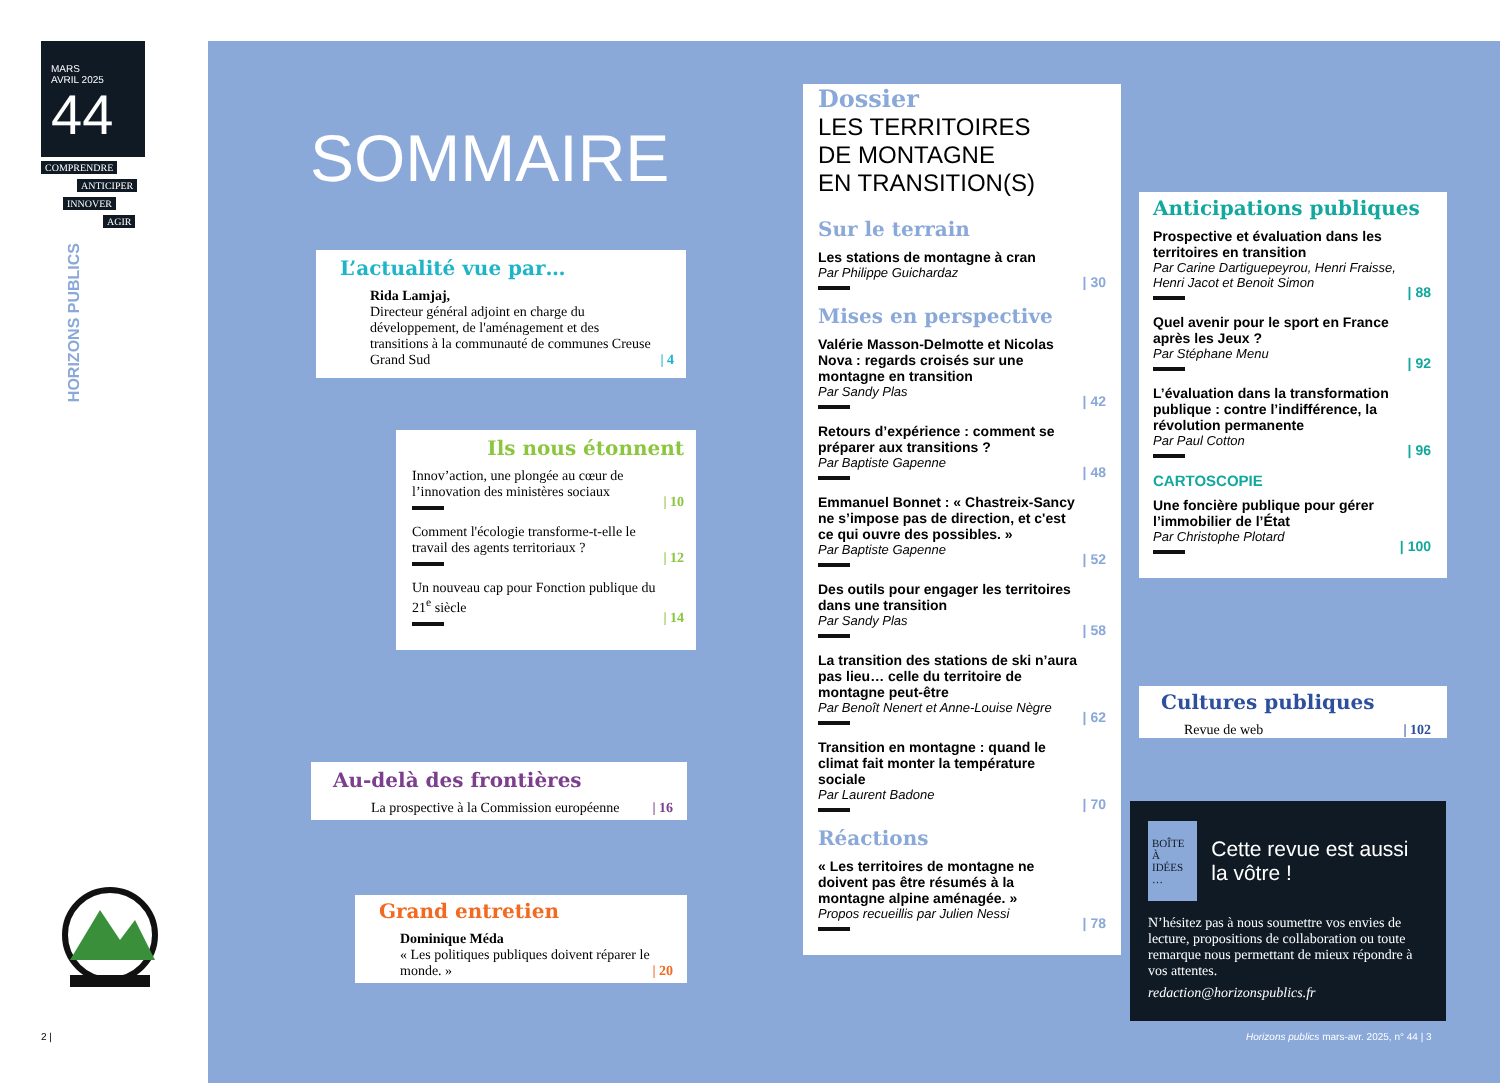MARS
AVRIL 2025
44
COMPRENDRE
ANTICIPER
INNOVER
AGIR
HORIZONS PUBLICS
SOMMAIRE
L’actualité vue par…
Rida Lamjaj,
Directeur général adjoint en charge du développement, de l'aménagement et des transitions à la communauté de communes Creuse Grand Sud
| 4
Ils nous étonnent
Innov’action, une plongée au cœur de l’innovation des ministères sociaux
| 10
Comment l'écologie transforme-t-elle le travail des agents territoriaux ?
| 12
Un nouveau cap pour Fonction publique du 21<sup>e</sup> siècle
| 14
Au-delà des frontières
La prospective à la Commission européenne
| 16
Grand entretien
Dominique Méda
« Les politiques publiques doivent réparer le monde. »
| 20
Dossier
LES TERRITOIRES
DE MONTAGNE
EN TRANSITION(S)
Sur le terrain
Les stations de montagne à cran
Par Philippe Guichardaz
| 30
Mises en perspective
Valérie Masson-Delmotte et Nicolas Nova : regards croisés sur une montagne en transition
Par Sandy Plas
| 42
Retours d’expérience : comment se préparer aux transitions ?
Par Baptiste Gapenne
| 48
Emmanuel Bonnet : « Chastreix-Sancy ne s’impose pas de direction, et c'est ce qui ouvre des possibles. »
Par Baptiste Gapenne
| 52
Des outils pour engager les territoires dans une transition
Par Sandy Plas
| 58
La transition des stations de ski n’aura pas lieu… celle du territoire de montagne peut-être
Par Benoît Nenert et Anne-Louise Nègre
| 62
Transition en montagne : quand le climat fait monter la température sociale
Par Laurent Badone
| 70
Réactions
« Les territoires de montagne ne doivent pas être résumés à la montagne alpine aménagée. »
Propos recueillis par Julien Nessi
| 78
Anticipations publiques
Prospective et évaluation dans les territoires en transition
Par Carine Dartiguepeyrou, Henri Fraisse, Henri Jacot et Benoit Simon
| 88
Quel avenir pour le sport en France après les Jeux ?
Par Stéphane Menu
| 92
L’évaluation dans la transformation publique : contre l’indifférence, la révolution permanente
Par Paul Cotton
| 96
CARTOSCOPIE
Une foncière publique pour gérer l’immobilier de l’État
Par Christophe Plotard
| 100
Cultures publiques
Revue de web
| 102
BOÎTE À IDÉES …
Cette revue est aussi la vôtre !
N’hésitez pas à nous soumettre vos envies de lecture, propositions de collaboration ou toute remarque nous permettant de mieux répondre à vos attentes.
redaction@horizonspublics.fr
2 |
Horizons publics mars-avr. 2025, n° 44 | 3